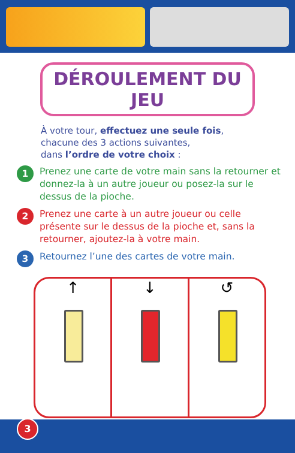DÉROULEMENT DU JEU
À votre tour, effectuez une seule fois,
chacune des 3 actions suivantes,
dans l’ordre de votre choix :
1
Prenez une carte de votre main sans la retourner et donnez-la à un autre joueur ou posez-la sur le dessus de la pioche.
2
Prenez une carte à un autre joueur ou celle présente sur le dessus de la pioche et, sans la retourner, ajoutez-la à votre main.
3
Retournez l’une des cartes de votre main.
↑ ↓ ↺
3